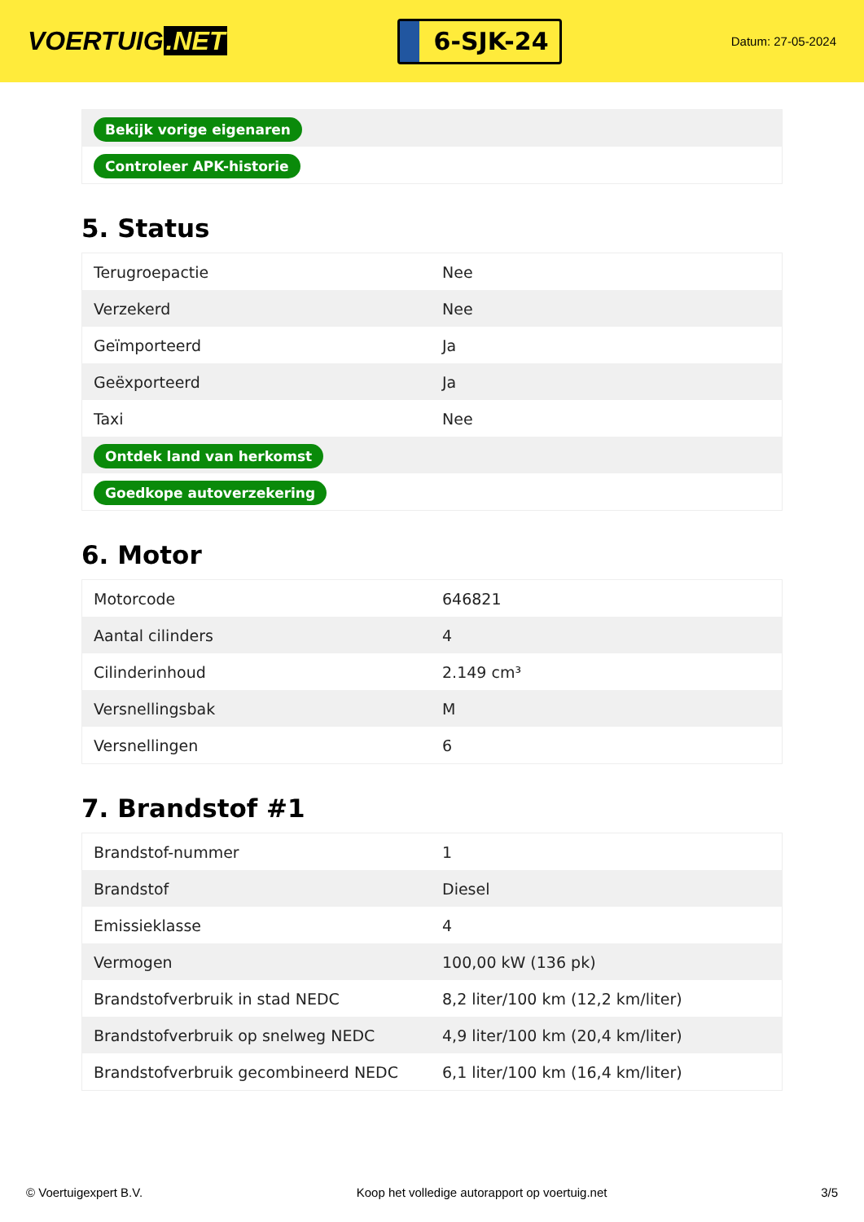VOERTUIG.NET
6-SJK-24
Datum: 27-05-2024
| Bekijk vorige eigenaren |
| Controleer APK-historie |
5. Status
| Terugroepactie | Nee |
| Verzekerd | Nee |
| Geïmporteerd | Ja |
| Geëxporteerd | Ja |
| Taxi | Nee |
| Ontdek land van herkomst | |
| Goedkope autoverzekering | |
6. Motor
| Motorcode | 646821 |
| Aantal cilinders | 4 |
| Cilinderinhoud | 2.149 cm³ |
| Versnellingsbak | M |
| Versnellingen | 6 |
7. Brandstof #1
| Brandstof-nummer | 1 |
| Brandstof | Diesel |
| Emissieklasse | 4 |
| Vermogen | 100,00 kW (136 pk) |
| Brandstofverbruik in stad NEDC | 8,2 liter/100 km (12,2 km/liter) |
| Brandstofverbruik op snelweg NEDC | 4,9 liter/100 km (20,4 km/liter) |
| Brandstofverbruik gecombineerd NEDC | 6,1 liter/100 km (16,4 km/liter) |
© Voertuigexpert B.V. Koop het volledige autorapport op voertuig.net 3/5